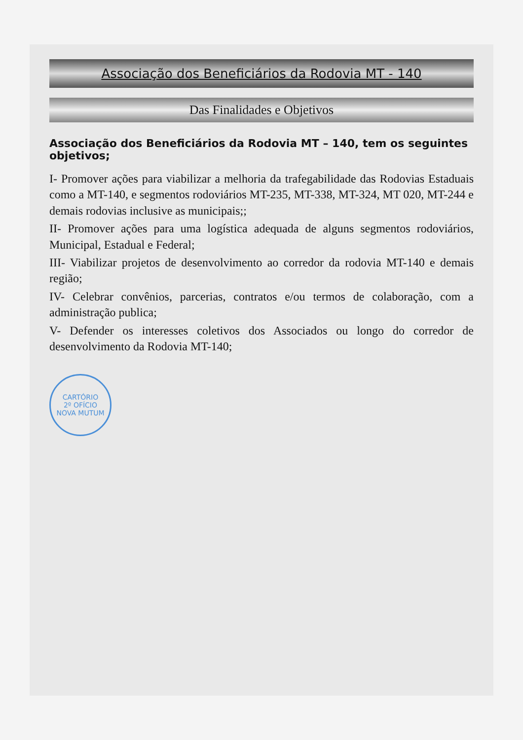Associação dos Beneficiários da Rodovia MT - 140
Das Finalidades e Objetivos
Associação dos Beneficiários da Rodovia MT – 140, tem os seguintes objetivos;
I- Promover ações para viabilizar a melhoria da trafegabilidade das Rodovias Estaduais como a MT-140, e segmentos rodoviários MT-235, MT-338, MT-324, MT 020, MT-244 e demais rodovias inclusive as municipais;;
II- Promover ações para uma logística adequada de alguns segmentos rodoviários, Municipal, Estadual e Federal;
III- Viabilizar projetos de desenvolvimento ao corredor da rodovia MT-140 e demais região;
IV- Celebrar convênios, parcerias, contratos e/ou termos de colaboração, com a administração publica;
V- Defender os interesses coletivos dos Associados ou longo do corredor de desenvolvimento da Rodovia MT-140;
CARTÓRIO
2º OFÍCIO
NOVA MUTUM